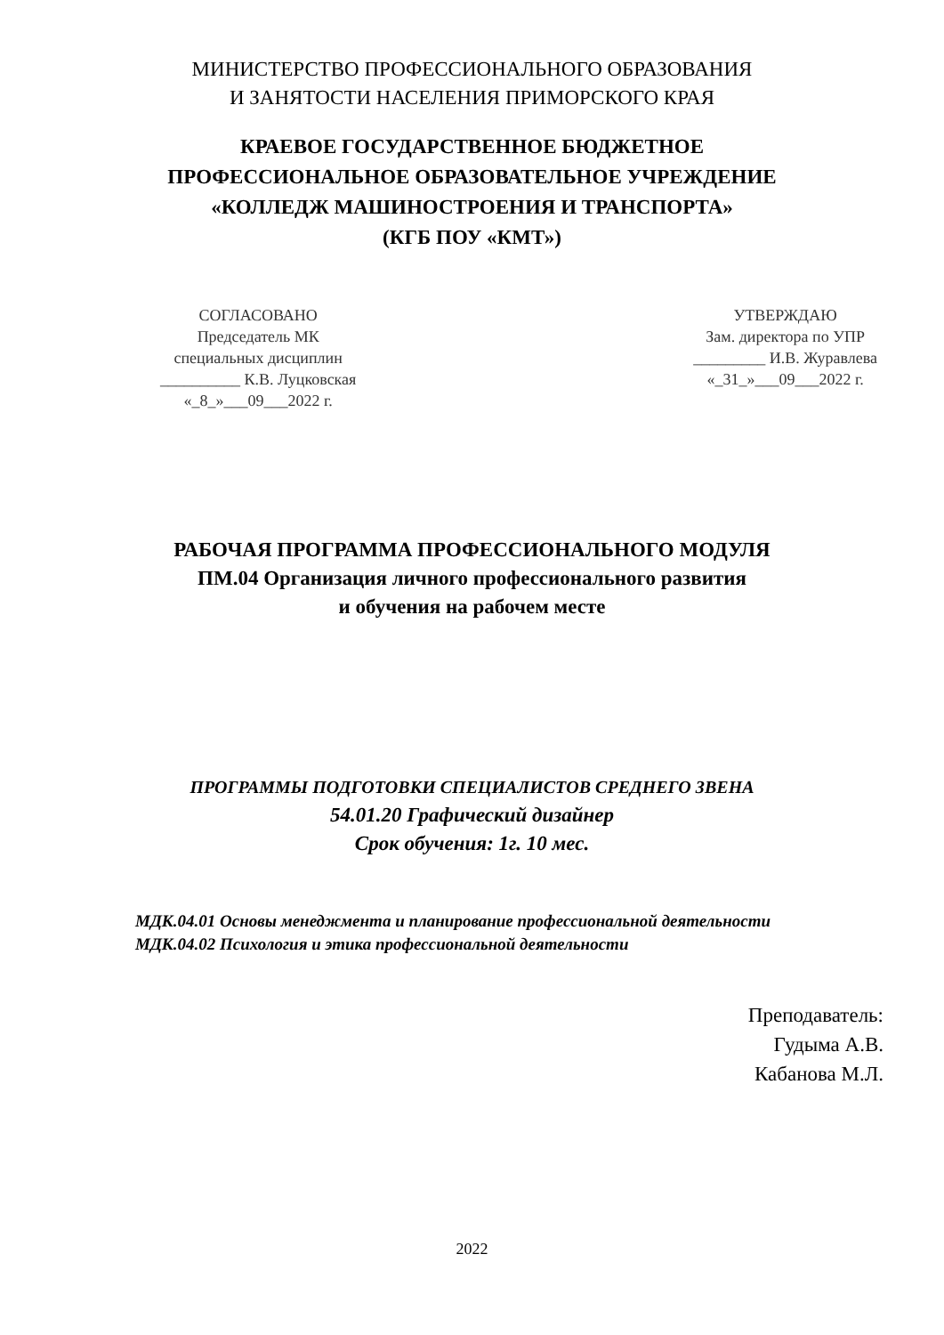МИНИСТЕРСТВО ПРОФЕССИОНАЛЬНОГО ОБРАЗОВАНИЯ
И ЗАНЯТОСТИ НАСЕЛЕНИЯ ПРИМОРСКОГО КРАЯ
КРАЕВОЕ ГОСУДАРСТВЕННОЕ БЮДЖЕТНОЕ
ПРОФЕССИОНАЛЬНОЕ ОБРАЗОВАТЕЛЬНОЕ УЧРЕЖДЕНИЕ
«КОЛЛЕДЖ МАШИНОСТРОЕНИЯ И ТРАНСПОРТА»
(КГБ ПОУ «КМТ»)
СОГЛАСОВАНО
Председатель МК
специальных дисциплин
__________ К.В. Луцковская
«_8_»___09___2022 г.
УТВЕРЖДАЮ
Зам. директора по УПР
_________ И.В. Журавлева
«_31_»___09___2022 г.
РАБОЧАЯ ПРОГРАММА ПРОФЕССИОНАЛЬНОГО МОДУЛЯ
ПМ.04 Организация личного профессионального развития
и обучения на рабочем месте
ПРОГРАММЫ ПОДГОТОВКИ СПЕЦИАЛИСТОВ СРЕДНЕГО ЗВЕНА
54.01.20 Графический дизайнер
Срок обучения: 1г. 10 мес.
МДК.04.01 Основы менеджмента и планирование профессиональной деятельности
МДК.04.02 Психология и этика профессиональной деятельности
Преподаватель:
Гудыма А.В.
Кабанова М.Л.
2022